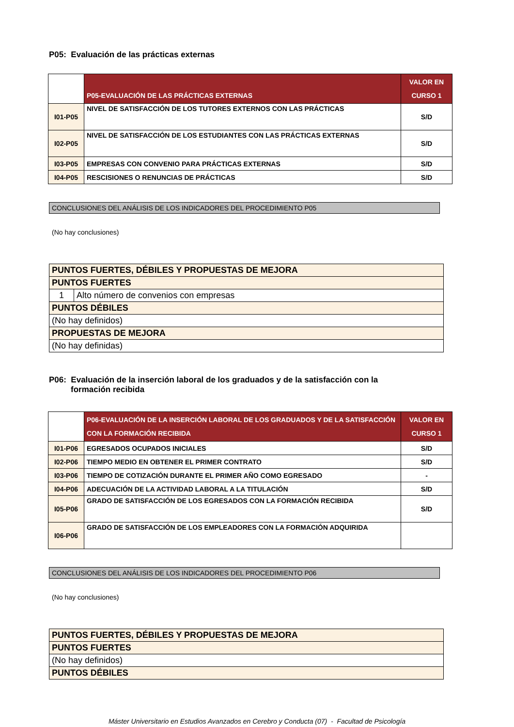P05: Evaluación de las prácticas externas
| | P05-EVALUACIÓN DE LAS PRÁCTICAS EXTERNAS | VALOR EN CURSO 1 |
| I01-P05 | NIVEL DE SATISFACCIÓN DE LOS TUTORES EXTERNOS CON LAS PRÁCTICAS | S/D |
| I02-P05 | NIVEL DE SATISFACCIÓN DE LOS ESTUDIANTES CON LAS PRÁCTICAS EXTERNAS | S/D |
| I03-P05 | EMPRESAS CON CONVENIO PARA PRÁCTICAS EXTERNAS | S/D |
| I04-P05 | RESCISIONES O RENUNCIAS DE PRÁCTICAS | S/D |
CONCLUSIONES DEL ANÁLISIS DE LOS INDICADORES DEL PROCEDIMIENTO P05
(No hay conclusiones)
| PUNTOS FUERTES, DÉBILES Y PROPUESTAS DE MEJORA | |
| PUNTOS FUERTES | |
| 1 | Alto número de convenios con empresas |
| PUNTOS DÉBILES | |
| (No hay definidos) | |
| PROPUESTAS DE MEJORA | |
| (No hay definidas) | |
P06: Evaluación de la inserción laboral de los graduados y de la satisfacción con la
formación recibida
| | P06-EVALUACIÓN DE LA INSERCIÓN LABORAL DE LOS GRADUADOS Y DE LA SATISFACCIÓN CON LA FORMACIÓN RECIBIDA | VALOR EN CURSO 1 |
| I01-P06 | EGRESADOS OCUPADOS INICIALES | S/D |
| I02-P06 | TIEMPO MEDIO EN OBTENER EL PRIMER CONTRATO | S/D |
| I03-P06 | TIEMPO DE COTIZACIÓN DURANTE EL PRIMER AÑO COMO EGRESADO | - |
| I04-P06 | ADECUACIÓN DE LA ACTIVIDAD LABORAL A LA TITULACIÓN | S/D |
| I05-P06 | GRADO DE SATISFACCIÓN DE LOS EGRESADOS CON LA FORMACIÓN RECIBIDA | S/D |
| I06-P06 | GRADO DE SATISFACCIÓN DE LOS EMPLEADORES CON LA FORMACIÓN ADQUIRIDA | |
CONCLUSIONES DEL ANÁLISIS DE LOS INDICADORES DEL PROCEDIMIENTO P06
(No hay conclusiones)
| PUNTOS FUERTES, DÉBILES Y PROPUESTAS DE MEJORA |
| PUNTOS FUERTES |
| (No hay definidos) |
| PUNTOS DÉBILES |
Máster Universitario en Estudios Avanzados en Cerebro y Conducta (07) - Facultad de Psicología